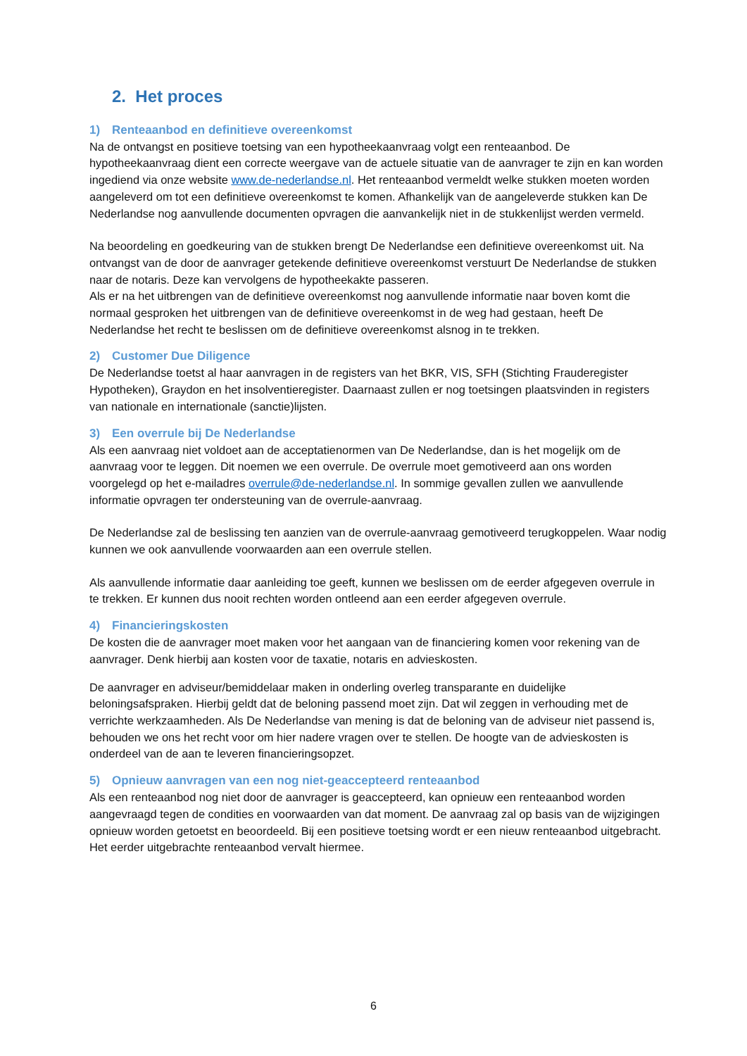2. Het proces
1) Renteaanbod en definitieve overeenkomst
Na de ontvangst en positieve toetsing van een hypotheekaanvraag volgt een renteaanbod. De hypotheekaanvraag dient een correcte weergave van de actuele situatie van de aanvrager te zijn en kan worden ingediend via onze website www.de-nederlandse.nl. Het renteaanbod vermeldt welke stukken moeten worden aangeleverd om tot een definitieve overeenkomst te komen. Afhankelijk van de aangeleverde stukken kan De Nederlandse nog aanvullende documenten opvragen die aanvankelijk niet in de stukkenlijst werden vermeld.
Na beoordeling en goedkeuring van de stukken brengt De Nederlandse een definitieve overeenkomst uit. Na ontvangst van de door de aanvrager getekende definitieve overeenkomst verstuurt De Nederlandse de stukken naar de notaris. Deze kan vervolgens de hypotheekakte passeren.
Als er na het uitbrengen van de definitieve overeenkomst nog aanvullende informatie naar boven komt die normaal gesproken het uitbrengen van de definitieve overeenkomst in de weg had gestaan, heeft De Nederlandse het recht te beslissen om de definitieve overeenkomst alsnog in te trekken.
2) Customer Due Diligence
De Nederlandse toetst al haar aanvragen in de registers van het BKR, VIS, SFH (Stichting Frauderegister Hypotheken), Graydon en het insolventieregister. Daarnaast zullen er nog toetsingen plaatsvinden in registers van nationale en internationale (sanctie)lijsten.
3) Een overrule bij De Nederlandse
Als een aanvraag niet voldoet aan de acceptatienormen van De Nederlandse, dan is het mogelijk om de aanvraag voor te leggen. Dit noemen we een overrule. De overrule moet gemotiveerd aan ons worden voorgelegd op het e-mailadres overrule@de-nederlandse.nl. In sommige gevallen zullen we aanvullende informatie opvragen ter ondersteuning van de overrule-aanvraag.
De Nederlandse zal de beslissing ten aanzien van de overrule-aanvraag gemotiveerd terugkoppelen. Waar nodig kunnen we ook aanvullende voorwaarden aan een overrule stellen.
Als aanvullende informatie daar aanleiding toe geeft, kunnen we beslissen om de eerder afgegeven overrule in te trekken. Er kunnen dus nooit rechten worden ontleend aan een eerder afgegeven overrule.
4) Financieringskosten
De kosten die de aanvrager moet maken voor het aangaan van de financiering komen voor rekening van de aanvrager. Denk hierbij aan kosten voor de taxatie, notaris en advieskosten.
De aanvrager en adviseur/bemiddelaar maken in onderling overleg transparante en duidelijke beloningsafspraken. Hierbij geldt dat de beloning passend moet zijn. Dat wil zeggen in verhouding met de verrichte werkzaamheden. Als De Nederlandse van mening is dat de beloning van de adviseur niet passend is, behouden we ons het recht voor om hier nadere vragen over te stellen. De hoogte van de advieskosten is onderdeel van de aan te leveren financieringsopzet.
5) Opnieuw aanvragen van een nog niet-geaccepteerd renteaanbod
Als een renteaanbod nog niet door de aanvrager is geaccepteerd, kan opnieuw een renteaanbod worden aangevraagd tegen de condities en voorwaarden van dat moment. De aanvraag zal op basis van de wijzigingen opnieuw worden getoetst en beoordeeld. Bij een positieve toetsing wordt er een nieuw renteaanbod uitgebracht. Het eerder uitgebrachte renteaanbod vervalt hiermee.
6